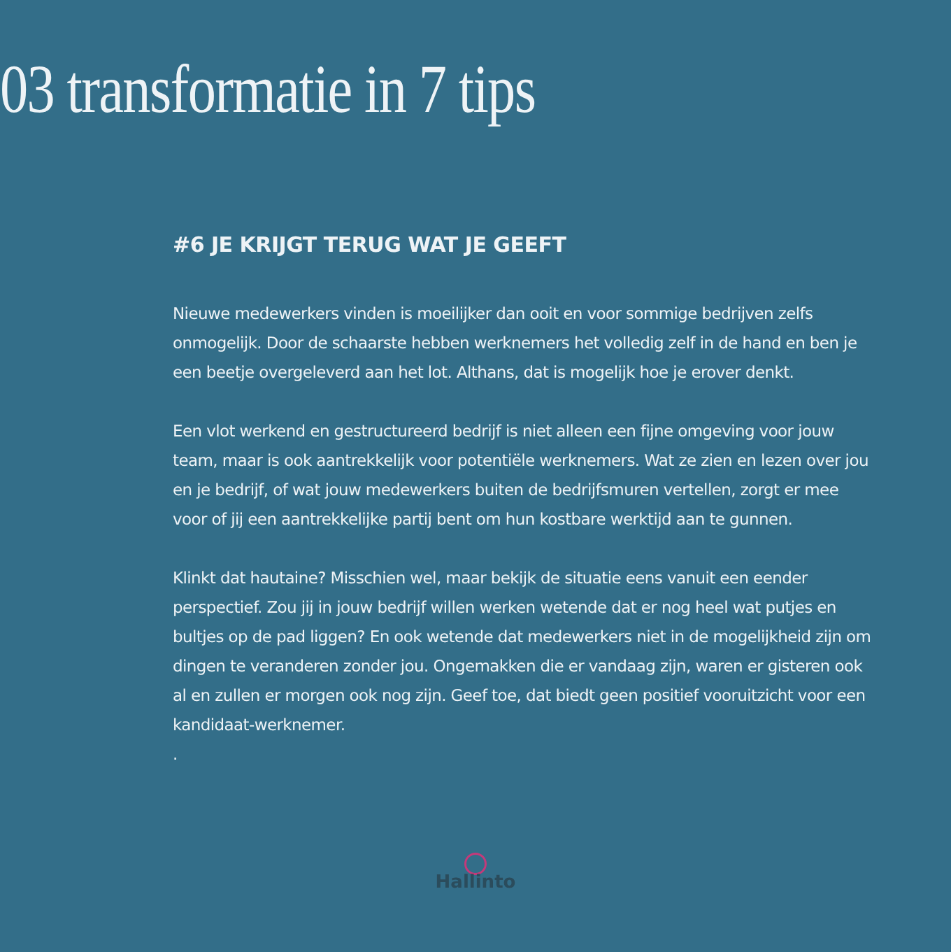03 transformatie in 7 tips
#6 JE KRIJGT TERUG WAT JE GEEFT
Nieuwe medewerkers vinden is moeilijker dan ooit en voor sommige bedrijven zelfs onmogelijk. Door de schaarste hebben werknemers het volledig zelf in de hand en ben je een beetje overgeleverd aan het lot. Althans, dat is mogelijk hoe je erover denkt.
Een vlot werkend en gestructureerd bedrijf is niet alleen een fijne omgeving voor jouw team, maar is ook aantrekkelijk voor potentiële werknemers. Wat ze zien en lezen over jou en je bedrijf, of wat jouw medewerkers buiten de bedrijfsmuren vertellen, zorgt er mee voor of jij een aantrekkelijke partij bent om hun kostbare werktijd aan te gunnen.
Klinkt dat hautaine? Misschien wel, maar bekijk de situatie eens vanuit een eender perspectief. Zou jij in jouw bedrijf willen werken wetende dat er nog heel wat putjes en bultjes op de pad liggen? En ook wetende dat medewerkers niet in de mogelijkheid zijn om dingen te veranderen zonder jou. Ongemakken die er vandaag zijn, waren er gisteren ook al en zullen er morgen ook nog zijn. Geef toe, dat biedt geen positief vooruitzicht voor een kandidaat-werknemer.
.
Hallinto